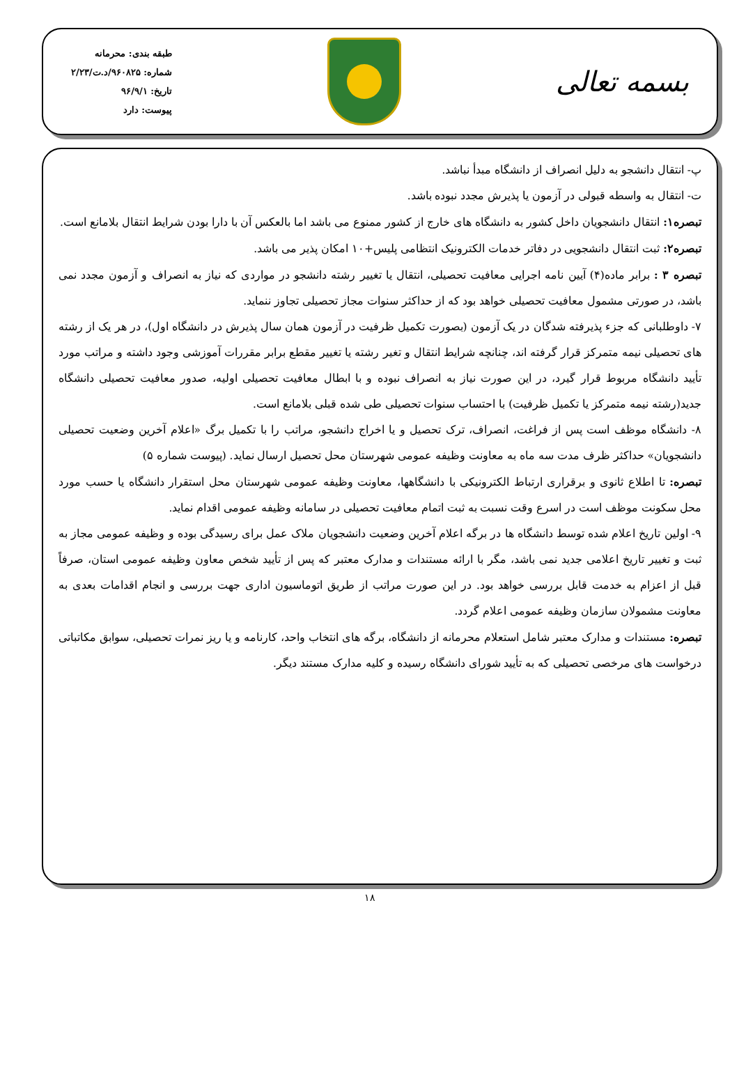بسمه تعالی
طبقه بندی: محرمانه
شماره: ۹۶۰۸۲۵/د.ت/۲/۲۳
تاریخ: ۹۶/۹/۱
پیوست: دارد
پ- انتقال دانشجو به دلیل انصراف از دانشگاه مبدأ نباشد.
ت- انتقال به واسطه قبولی در آزمون یا پذیرش مجدد نبوده باشد.
تبصره۱: انتقال دانشجویان داخل کشور به دانشگاه های خارج از کشور ممنوع می باشد اما بالعکس آن با دارا بودن شرایط انتقال بلامانع است.
تبصره۲: ثبت انتقال دانشجویی در دفاتر خدمات الکترونیک انتظامی پلیس+۱۰ امکان پذیر می باشد.
تبصره ۳ : برابر ماده(۴) آیین نامه اجرایی معافیت تحصیلی، انتقال یا تغییر رشته دانشجو در مواردی که نیاز به انصراف و آزمون مجدد نمی باشد، در صورتی مشمول معافیت تحصیلی خواهد بود که از حداکثر سنوات مجاز تحصیلی تجاوز ننماید.
۷- داوطلبانی که جزء پذیرفته شدگان در یک آزمون (بصورت تکمیل ظرفیت در آزمون همان سال پذیرش در دانشگاه اول)، در هر یک از رشته های تحصیلی نیمه متمرکز قرار گرفته اند، چنانچه شرایط انتقال و تغیر رشته یا تغییر مقطع برابر مقررات آموزشی وجود داشته و مراتب مورد تأیید دانشگاه مربوط قرار گیرد، در این صورت نیاز به انصراف نبوده و با ابطال معافیت تحصیلی اولیه، صدور معافیت تحصیلی دانشگاه جدید(رشته نیمه متمرکز یا تکمیل ظرفیت) با احتساب سنوات تحصیلی طی شده قبلی بلامانع است.
۸- دانشگاه موظف است پس از فراغت، انصراف، ترک تحصیل و یا اخراج دانشجو، مراتب را با تکمیل برگ «اعلام آخرین وضعیت تحصیلی دانشجویان» حداکثر ظرف مدت سه ماه به معاونت وظیفه عمومی شهرستان محل تحصیل ارسال نماید. (پیوست شماره ۵)
تبصره: تا اطلاع ثانوی و برقراری ارتباط الکترونیکی با دانشگاهها، معاونت وظیفه عمومی شهرستان محل استقرار دانشگاه یا حسب مورد محل سکونت موظف است در اسرع وقت نسبت به ثبت اتمام معافیت تحصیلی در سامانه وظیفه عمومی اقدام نماید.
۹- اولین تاریخ اعلام شده توسط دانشگاه ها در برگه اعلام آخرین وضعیت دانشجویان ملاک عمل برای رسیدگی بوده و وظیفه عمومی مجاز به ثبت و تغییر تاریخ اعلامی جدید نمی باشد، مگر با ارائه مستندات و مدارک معتبر که پس از تأیید شخص معاون وظیفه عمومی استان، صرفاً قبل از اعزام به خدمت قابل بررسی خواهد بود. در این صورت مراتب از طریق اتوماسیون اداری جهت بررسی و انجام اقدامات بعدی به معاونت مشمولان سازمان وظیفه عمومی اعلام گردد.
تبصره: مستندات و مدارک معتبر شامل استعلام محرمانه از دانشگاه، برگه های انتخاب واحد، کارنامه و یا ریز نمرات تحصیلی، سوابق مکاتباتی درخواست های مرخصی تحصیلی که به تأیید شورای دانشگاه رسیده و کلیه مدارک مستند دیگر.
۱۸